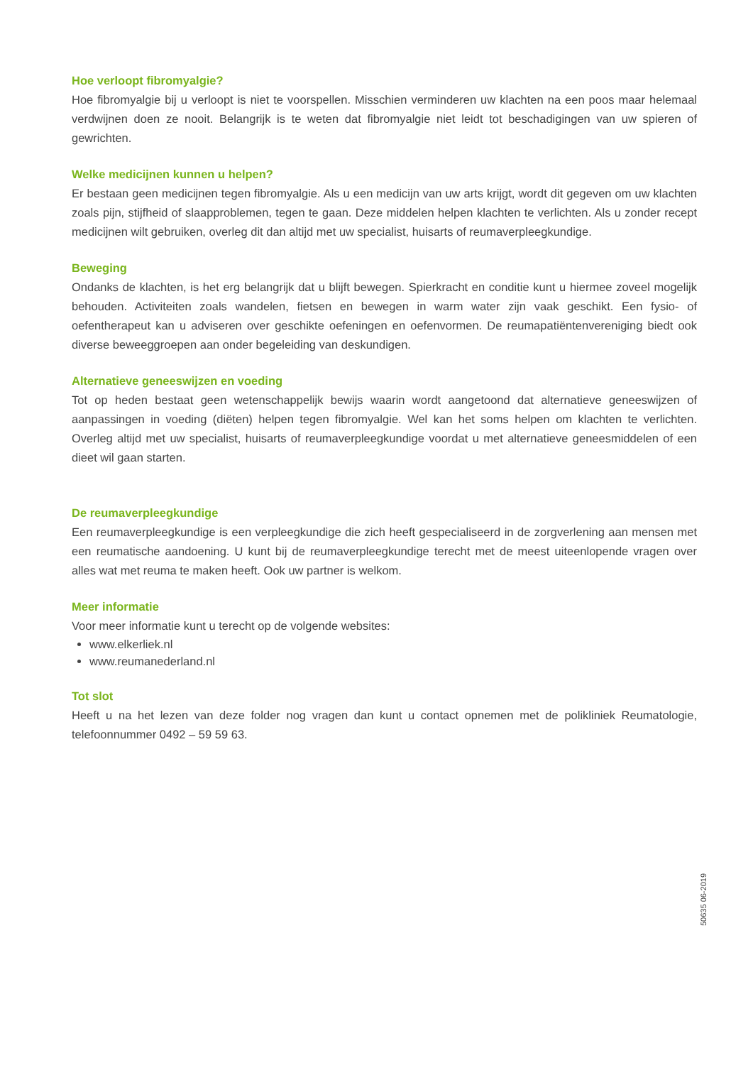Hoe verloopt fibromyalgie?
Hoe fibromyalgie bij u verloopt is niet te voorspellen. Misschien verminderen uw klachten na een poos maar helemaal verdwijnen doen ze nooit. Belangrijk is te weten dat fibromyalgie niet leidt tot beschadigingen van uw spieren of gewrichten.
Welke medicijnen kunnen u helpen?
Er bestaan geen medicijnen tegen fibromyalgie. Als u een medicijn van uw arts krijgt, wordt dit gegeven om uw klachten zoals pijn, stijfheid of slaapproblemen, tegen te gaan. Deze middelen helpen klachten te verlichten. Als u zonder recept medicijnen wilt gebruiken, overleg dit dan altijd met uw specialist, huisarts of reumaverpleegkundige.
Beweging
Ondanks de klachten, is het erg belangrijk dat u blijft bewegen. Spierkracht en conditie kunt u hiermee zoveel mogelijk behouden. Activiteiten zoals wandelen, fietsen en bewegen in warm water zijn vaak geschikt. Een fysio- of oefentherapeut kan u adviseren over geschikte oefeningen en oefenvormen. De reumapatiëntenvereniging biedt ook diverse beweeggroepen aan onder begeleiding van deskundigen.
Alternatieve geneeswijzen en voeding
Tot op heden bestaat geen wetenschappelijk bewijs waarin wordt aangetoond dat alternatieve geneeswijzen of aanpassingen in voeding (diëten) helpen tegen fibromyalgie. Wel kan het soms helpen om klachten te verlichten. Overleg altijd met uw specialist, huisarts of reumaverpleegkundige voordat u met alternatieve geneesmiddelen of een dieet wil gaan starten.
De reumaverpleegkundige
Een reumaverpleegkundige is een verpleegkundige die zich heeft gespecialiseerd in de zorgverlening aan mensen met een reumatische aandoening. U kunt bij de reumaverpleegkundige terecht met de meest uiteenlopende vragen over alles wat met reuma te maken heeft. Ook uw partner is welkom.
Meer informatie
Voor meer informatie kunt u terecht op de volgende websites:
www.elkerliek.nl
www.reumanederland.nl
Tot slot
Heeft u na het lezen van deze folder nog vragen dan kunt u contact opnemen met de polikliniek Reumatologie, telefoonnummer 0492 – 59 59 63.
50635 06-2019